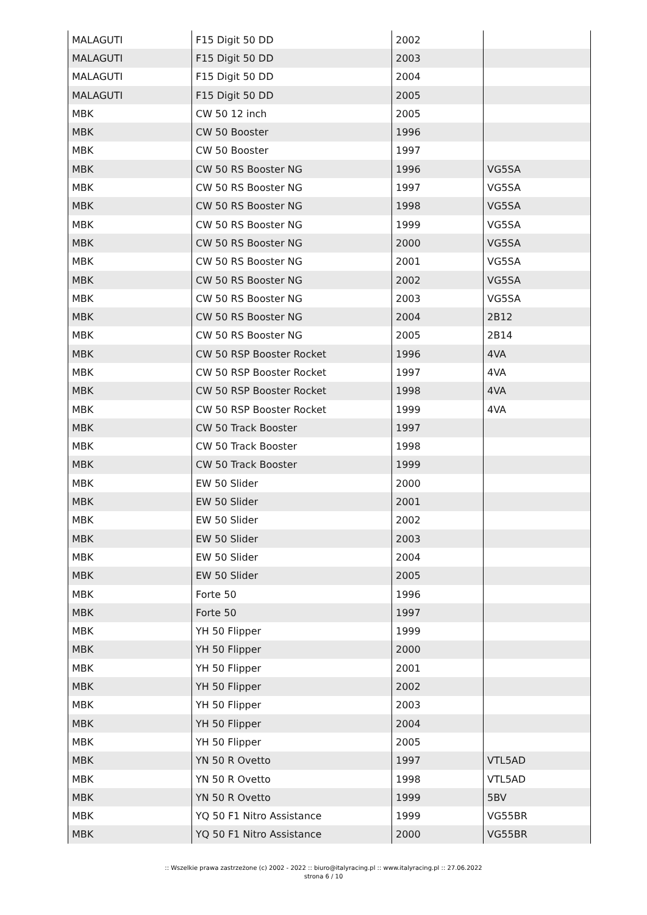| MALAGUTI | F15 Digit 50 DD | 2002 | |
| MALAGUTI | F15 Digit 50 DD | 2003 | |
| MALAGUTI | F15 Digit 50 DD | 2004 | |
| MALAGUTI | F15 Digit 50 DD | 2005 | |
| MBK | CW 50 12 inch | 2005 | |
| MBK | CW 50 Booster | 1996 | |
| MBK | CW 50 Booster | 1997 | |
| MBK | CW 50 RS Booster NG | 1996 | VG5SA |
| MBK | CW 50 RS Booster NG | 1997 | VG5SA |
| MBK | CW 50 RS Booster NG | 1998 | VG5SA |
| MBK | CW 50 RS Booster NG | 1999 | VG5SA |
| MBK | CW 50 RS Booster NG | 2000 | VG5SA |
| MBK | CW 50 RS Booster NG | 2001 | VG5SA |
| MBK | CW 50 RS Booster NG | 2002 | VG5SA |
| MBK | CW 50 RS Booster NG | 2003 | VG5SA |
| MBK | CW 50 RS Booster NG | 2004 | 2B12 |
| MBK | CW 50 RS Booster NG | 2005 | 2B14 |
| MBK | CW 50 RSP Booster Rocket | 1996 | 4VA |
| MBK | CW 50 RSP Booster Rocket | 1997 | 4VA |
| MBK | CW 50 RSP Booster Rocket | 1998 | 4VA |
| MBK | CW 50 RSP Booster Rocket | 1999 | 4VA |
| MBK | CW 50 Track Booster | 1997 | |
| MBK | CW 50 Track Booster | 1998 | |
| MBK | CW 50 Track Booster | 1999 | |
| MBK | EW 50 Slider | 2000 | |
| MBK | EW 50 Slider | 2001 | |
| MBK | EW 50 Slider | 2002 | |
| MBK | EW 50 Slider | 2003 | |
| MBK | EW 50 Slider | 2004 | |
| MBK | EW 50 Slider | 2005 | |
| MBK | Forte 50 | 1996 | |
| MBK | Forte 50 | 1997 | |
| MBK | YH 50 Flipper | 1999 | |
| MBK | YH 50 Flipper | 2000 | |
| MBK | YH 50 Flipper | 2001 | |
| MBK | YH 50 Flipper | 2002 | |
| MBK | YH 50 Flipper | 2003 | |
| MBK | YH 50 Flipper | 2004 | |
| MBK | YH 50 Flipper | 2005 | |
| MBK | YN 50 R Ovetto | 1997 | VTL5AD |
| MBK | YN 50 R Ovetto | 1998 | VTL5AD |
| MBK | YN 50 R Ovetto | 1999 | 5BV |
| MBK | YQ 50 F1 Nitro Assistance | 1999 | VG55BR |
| MBK | YQ 50 F1 Nitro Assistance | 2000 | VG55BR |
:: Wszelkie prawa zastrzeżone (c) 2002 - 2022 :: biuro@italyracing.pl :: www.italyracing.pl :: 27.06.2022
strona 6 / 10